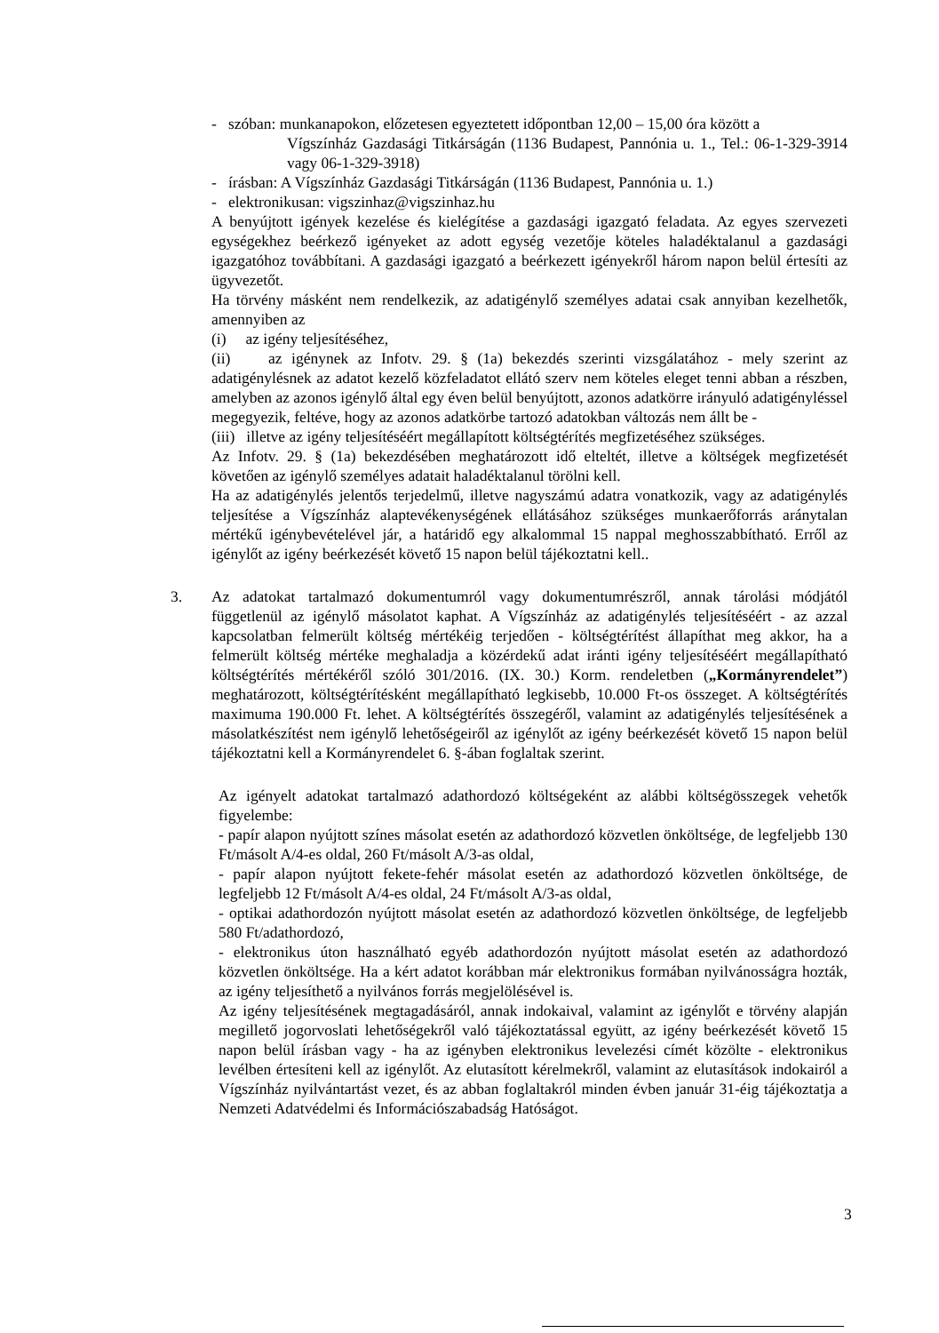- szóban: munkanapokon, előzetesen egyeztetett időpontban 12,00 – 15,00 óra között a
Vígszínház Gazdasági Titkárságán (1136 Budapest, Pannónia u. 1., Tel.: 06-1-329-3914 vagy 06-1-329-3918)
- írásban: A Vígszínház Gazdasági Titkárságán (1136 Budapest, Pannónia u. 1.)
- elektronikusan: vigszinhaz@vigszinhaz.hu
A benyújtott igények kezelése és kielégítése a gazdasági igazgató feladata. Az egyes szervezeti egységekhez beérkező igényeket az adott egység vezetője köteles haladéktalanul a gazdasági igazgatóhoz továbbítani. A gazdasági igazgató a beérkezett igényekről három napon belül értesíti az ügyvezetőt.
Ha törvény másként nem rendelkezik, az adatigénylő személyes adatai csak annyiban kezelhetők, amennyiben az
(i) az igény teljesítéséhez,
(ii) az igénynek az Infotv. 29. § (1a) bekezdés szerinti vizsgálatához - mely szerint az adatigénylésnek az adatot kezelő közfeladatot ellátó szerv nem köteles eleget tenni abban a részben, amelyben az azonos igénylő által egy éven belül benyújtott, azonos adatkörre irányuló adatigényléssel megegyezik, feltéve, hogy az azonos adatkörbe tartozó adatokban változás nem állt be -
(iii) illetve az igény teljesítéséért megállapított költségtérítés megfizetéséhez szükséges.
Az Infotv. 29. § (1a) bekezdésében meghatározott idő elteltét, illetve a költségek megfizetését követően az igénylő személyes adatait haladéktalanul törölni kell.
Ha az adatigénylés jelentős terjedelmű, illetve nagyszámú adatra vonatkozik, vagy az adatigénylés teljesítése a Vígszínház alaptevékenységének ellátásához szükséges munkaerőforrás aránytalan mértékű igénybevételével jár, a határidő egy alkalommal 15 nappal meghosszabbítható. Erről az igénylőt az igény beérkezését követő 15 napon belül tájékoztatni kell..
3. Az adatokat tartalmazó dokumentumról vagy dokumentumrészről, annak tárolási módjától függetlenül az igénylő másolatot kaphat. A Vígszínház az adatigénylés teljesítéséért - az azzal kapcsolatban felmerült költség mértékéig terjedően - költségtérítést állapíthat meg akkor, ha a felmerült költség mértéke meghaladja a közérdekű adat iránti igény teljesítéséért megállapítható költségtérítés mértékéről szóló 301/2016. (IX. 30.) Korm. rendeletben („Kormányrendelet”) meghatározott, költségtérítésként megállapítható legkisebb, 10.000 Ft-os összeget. A költségtérítés maximuma 190.000 Ft. lehet. A költségtérítés összegéről, valamint az adatigénylés teljesítésének a másolatkészítést nem igénylő lehetőségeiről az igénylőt az igény beérkezését követő 15 napon belül tájékoztatni kell a Kormányrendelet 6. §-ában foglaltak szerint.
Az igényelt adatokat tartalmazó adathordozó költségeként az alábbi költségösszegek vehetők figyelembe:
- papír alapon nyújtott színes másolat esetén az adathordozó közvetlen önköltsége, de legfeljebb 130 Ft/másolt A/4-es oldal, 260 Ft/másolt A/3-as oldal,
- papír alapon nyújtott fekete-fehér másolat esetén az adathordozó közvetlen önköltsége, de legfeljebb 12 Ft/másolt A/4-es oldal, 24 Ft/másolt A/3-as oldal,
- optikai adathordozón nyújtott másolat esetén az adathordozó közvetlen önköltsége, de legfeljebb 580 Ft/adathordozó,
- elektronikus úton használható egyéb adathordozón nyújtott másolat esetén az adathordozó közvetlen önköltsége. Ha a kért adatot korábban már elektronikus formában nyilvánosságra hozták, az igény teljesíthető a nyilvános forrás megjelölésével is.
Az igény teljesítésének megtagadásáról, annak indokaival, valamint az igénylőt e törvény alapján megillető jogorvoslati lehetőségekről való tájékoztatással együtt, az igény beérkezését követő 15 napon belül írásban vagy - ha az igényben elektronikus levelezési címét közölte - elektronikus levélben értesíteni kell az igénylőt. Az elutasított kérelmekről, valamint az elutasítások indokairól a Vígszínház nyilvántartást vezet, és az abban foglaltakról minden évben január 31-éig tájékoztatja a Nemzeti Adatvédelmi és Információszabadság Hatóságot.
3